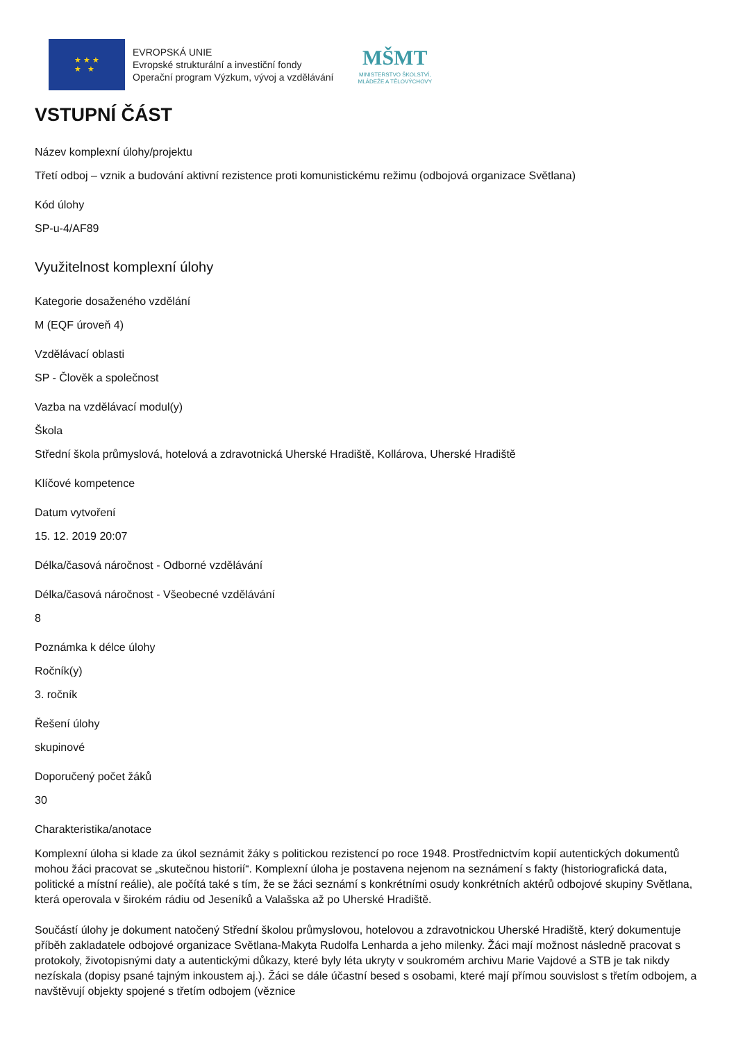★ ★ ★
★ ★
EVROPSKÁ UNIE
Evropské strukturální a investiční fondy
Operační program Výzkum, vývoj a vzdělávání
MŠMT
MINISTERSTVO ŠKOLSTVÍ,
MLÁDEŽE A TĚLOVÝCHOVY
VSTUPNÍ ČÁST
Název komplexní úlohy/projektu
Třetí odboj – vznik a budování aktivní rezistence proti komunistickému režimu (odbojová organizace Světlana)
Kód úlohy
SP-u-4/AF89
Využitelnost komplexní úlohy
Kategorie dosaženého vzdělání
M (EQF úroveň 4)
Vzdělávací oblasti
SP - Člověk a společnost
Vazba na vzdělávací modul(y)
Škola
Střední škola průmyslová, hotelová a zdravotnická Uherské Hradiště, Kollárova, Uherské Hradiště
Klíčové kompetence
Datum vytvoření
15. 12. 2019 20:07
Délka/časová náročnost - Odborné vzdělávání
Délka/časová náročnost - Všeobecné vzdělávání
8
Poznámka k délce úlohy
Ročník(y)
3. ročník
Řešení úlohy
skupinové
Doporučený počet žáků
30
Charakteristika/anotace
Komplexní úloha si klade za úkol seznámit žáky s politickou rezistencí po roce 1948. Prostřednictvím kopií autentických dokumentů mohou žáci pracovat se „skutečnou historií“. Komplexní úloha je postavena nejenom na seznámení s fakty (historiografická data, politické a místní reálie), ale počítá také s tím, že se žáci seznámí s konkrétními osudy konkrétních aktérů odbojové skupiny Světlana, která operovala v širokém rádiu od Jeseníků a Valašska až po Uherské Hradiště.
Součástí úlohy je dokument natočený Střední školou průmyslovou, hotelovou a zdravotnickou Uherské Hradiště, který dokumentuje příběh zakladatele odbojové organizace Světlana-Makyta Rudolfa Lenharda a jeho milenky. Žáci mají možnost následně pracovat s protokoly, životopisnými daty a autentickými důkazy, které byly léta ukryty v soukromém archivu Marie Vajdové a STB je tak nikdy nezískala (dopisy psané tajným inkoustem aj.). Žáci se dále účastní besed s osobami, které mají přímou souvislost s třetím odbojem, a navštěvují objekty spojené s třetím odbojem (věznice